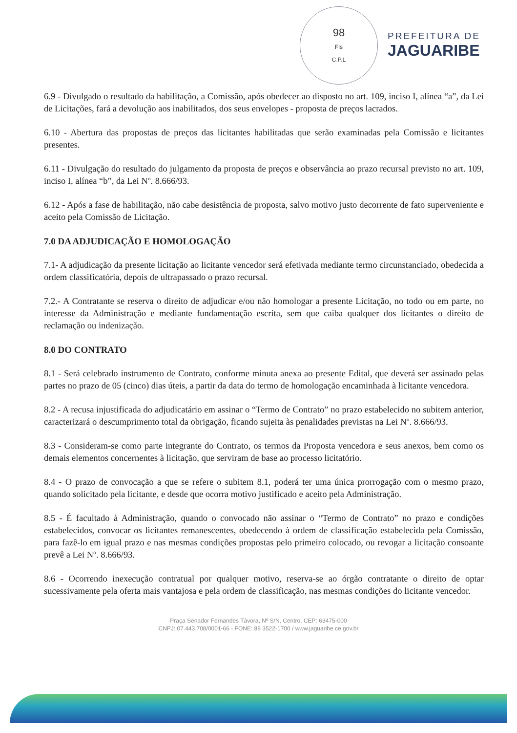98
Fls
C.P.L
PREFEITURA DE
JAGUARIBE
6.9 - Divulgado o resultado da habilitação, a Comissão, após obedecer ao disposto no art. 109, inciso I, alínea “a”, da Lei de Licitações, fará a devolução aos inabilitados, dos seus envelopes - proposta de preços lacrados.
6.10 - Abertura das propostas de preços das licitantes habilitadas que serão examinadas pela Comissão e licitantes presentes.
6.11 - Divulgação do resultado do julgamento da proposta de preços e observância ao prazo recursal previsto no art. 109, inciso I, alínea “b”, da Lei Nº. 8.666/93.
6.12 - Após a fase de habilitação, não cabe desistência de proposta, salvo motivo justo decorrente de fato superveniente e aceito pela Comissão de Licitação.
7.0 DA ADJUDICAÇÃO E HOMOLOGAÇÃO
7.1- A adjudicação da presente licitação ao licitante vencedor será efetivada mediante termo circunstanciado, obedecida a ordem classificatória, depois de ultrapassado o prazo recursal.
7.2.- A Contratante se reserva o direito de adjudicar e/ou não homologar a presente Licitação, no todo ou em parte, no interesse da Administração e mediante fundamentação escrita, sem que caiba qualquer dos licitantes o direito de reclamação ou indenização.
8.0 DO CONTRATO
8.1 - Será celebrado instrumento de Contrato, conforme minuta anexa ao presente Edital, que deverá ser assinado pelas partes no prazo de 05 (cinco) dias úteis, a partir da data do termo de homologação encaminhada à licitante vencedora.
8.2 - A recusa injustificada do adjudicatário em assinar o “Termo de Contrato” no prazo estabelecido no subitem anterior, caracterizará o descumprimento total da obrigação, ficando sujeita às penalidades previstas na Lei Nº. 8.666/93.
8.3 - Consideram-se como parte integrante do Contrato, os termos da Proposta vencedora e seus anexos, bem como os demais elementos concernentes à licitação, que serviram de base ao processo licitatório.
8.4 - O prazo de convocação a que se refere o subitem 8.1, poderá ter uma única prorrogação com o mesmo prazo, quando solicitado pela licitante, e desde que ocorra motivo justificado e aceito pela Administração.
8.5 - É facultado à Administração, quando o convocado não assinar o “Termo de Contrato” no prazo e condições estabelecidos, convocar os licitantes remanescentes, obedecendo à ordem de classificação estabelecida pela Comissão, para fazê-lo em igual prazo e nas mesmas condições propostas pelo primeiro colocado, ou revogar a licitação consoante prevê a Lei Nº. 8.666/93.
8.6 - Ocorrendo inexecução contratual por qualquer motivo, reserva-se ao órgão contratante o direito de optar sucessivamente pela oferta mais vantajosa e pela ordem de classificação, nas mesmas condições do licitante vencedor.
Praça Senador Fernandes Távora, Nº S/N, Centro, CEP: 63475-000
CNPJ: 07.443.708/0001-66 - FONE: 88 3522-1700 / www.jaguaribe.ce.gov.br